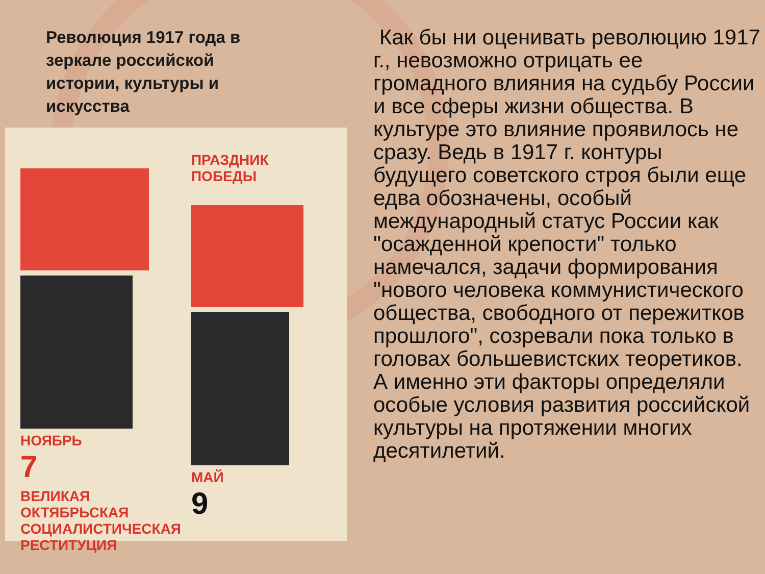Революция 1917 года в зеркале российской истории, культуры и искусства
НОЯБРЬ
7
ВЕЛИКАЯ
ОКТЯБРЬСКАЯ
СОЦИАЛИСТИЧЕСКАЯ
РЕСТИТУЦИЯ
ПРАЗДНИК ПОБЕДЫ
МАЙ
9
Как бы ни оценивать революцию 1917 г., невозможно отрицать ее громадного влияния на судьбу России и все сферы жизни общества. В культуре это влияние проявилось не сразу. Ведь в 1917 г. контуры будущего советского строя были еще едва обозначены, особый международный статус России как "осажденной крепости" только намечался, задачи формирования "нового человека коммунистического общества, свободного от пережитков прошлого", созревали пока только в головах большевистских теоретиков. А именно эти факторы определяли особые условия развития российской культуры на протяжении многих десятилетий.